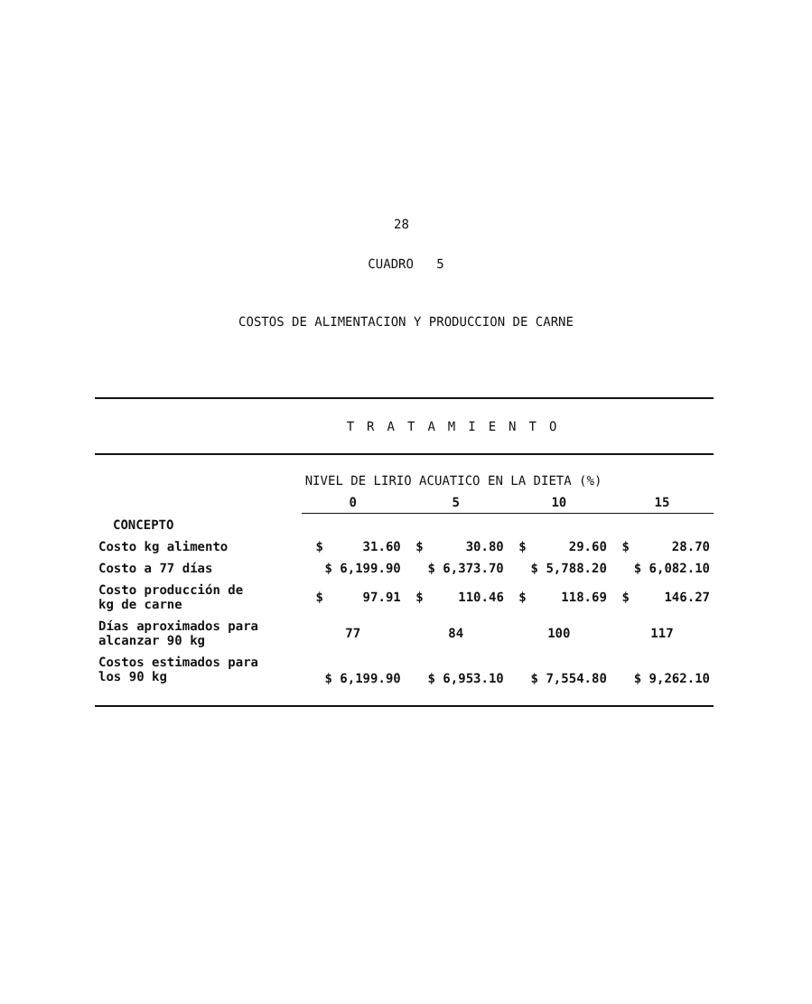28
CUADRO 5
COSTOS DE ALIMENTACION Y PRODUCCION DE CARNE
| | TRATAMIENTO | | | | | | | |
| | NIVEL DE LIRIO ACUATICO EN LA DIETA (%) | | | | | | | |
| | 0 | | 5 | | 10 | | 15 | |
| CONCEPTO | | | | | | | | |
| Costo kg alimento | $ | 31.60 | $ | 30.80 | $ | 29.60 | $ | 28.70 |
| Costo a 77 días | $ 6,199.90 | | $ 6,373.70 | | $ 5,788.20 | | $ 6,082.10 | |
| Costo producción de kg de carne | $ | 97.91 | $ | 110.46 | $ | 118.69 | $ | 146.27 |
| Días aproximados para alcanzar 90 kg | 77 | | 84 | | 100 | | 117 | |
| Costos estimados para los 90 kg | $ 6,199.90 | | $ 6,953.10 | | $ 7,554.80 | | $ 9,262.10 | |